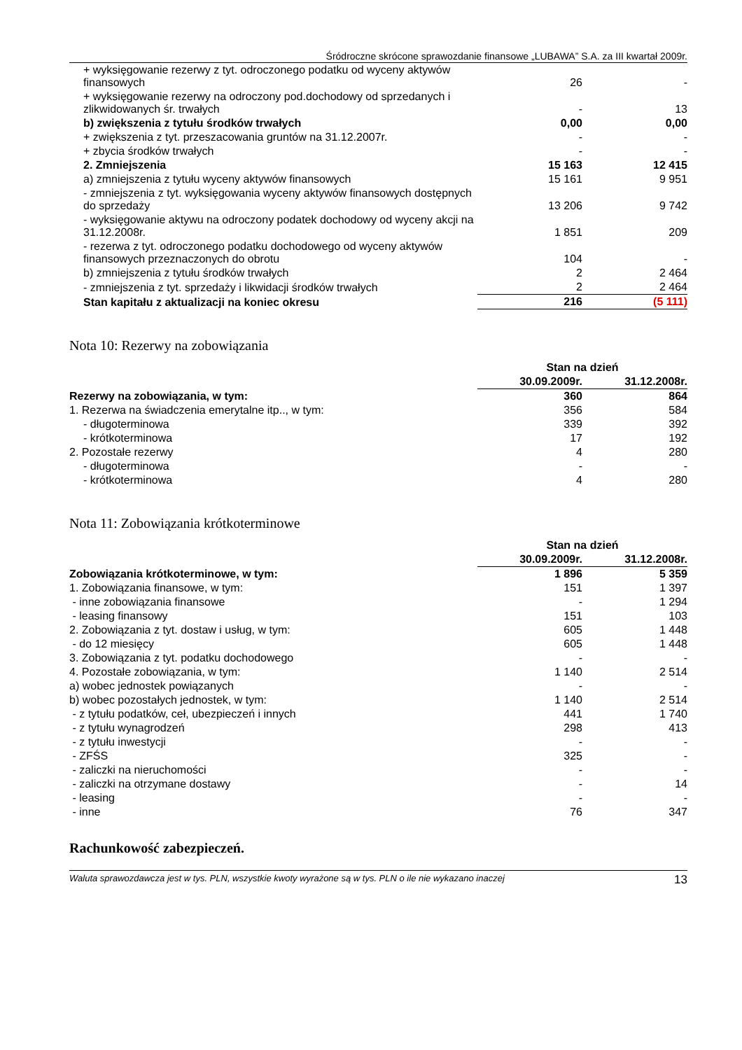Śródroczne skrócone sprawozdanie finansowe „LUBAWA” S.A. za III kwartał 2009r.
| + wyksięgowanie rezerwy z tyt. odroczonego podatku od wyceny aktywów finansowych | 26 | - |
| + wyksięgowanie rezerwy na odroczony pod.dochodowy od sprzedanych i zlikwidowanych śr. trwałych | - | 13 |
| b) zwiększenia z tytułu środków trwałych | 0,00 | 0,00 |
| + zwiększenia z tyt. przeszacowania gruntów na 31.12.2007r. | - | - |
| + zbycia środków trwałych | - | - |
| 2. Zmniejszenia | 15 163 | 12 415 |
| a) zmniejszenia z tytułu wyceny aktywów finansowych | 15 161 | 9 951 |
| - zmniejszenia z tyt. wyksięgowania wyceny aktywów finansowych dostępnych do sprzedaży | 13 206 | 9 742 |
| - wyksięgowanie aktywu na odroczony podatek dochodowy od wyceny akcji na 31.12.2008r. | 1 851 | 209 |
| - rezerwa z tyt. odroczonego podatku dochodowego od wyceny aktywów finansowych przeznaczonych do obrotu | 104 | - |
| b) zmniejszenia z tytułu środków trwałych | 2 | 2 464 |
| - zmniejszenia z tyt. sprzedaży i likwidacji środków trwałych | 2 | 2 464 |
| Stan kapitału z aktualizacji na koniec okresu | 216 | (5 111) |
Nota 10: Rezerwy na zobowiązania
| | Stan na dzień | |
| --- | --- | --- |
| | 30.09.2009r. | 31.12.2008r. |
| Rezerwy na zobowiązania, w tym: | 360 | 864 |
| 1. Rezerwa na świadczenia emerytalne itp.., w tym: | 356 | 584 |
| - długoterminowa | 339 | 392 |
| - krótkoterminowa | 17 | 192 |
| 2. Pozostałe rezerwy | 4 | 280 |
| - długoterminowa | - | - |
| - krótkoterminowa | 4 | 280 |
Nota 11: Zobowiązania krótkoterminowe
| | Stan na dzień | |
| --- | --- | --- |
| | 30.09.2009r. | 31.12.2008r. |
| Zobowiązania krótkoterminowe, w tym: | 1 896 | 5 359 |
| 1. Zobowiązania finansowe, w tym: | 151 | 1 397 |
| - inne zobowiązania finansowe | - | 1 294 |
| - leasing finansowy | 151 | 103 |
| 2. Zobowiązania z tyt. dostaw i usług, w tym: | 605 | 1 448 |
| - do 12 miesięcy | 605 | 1 448 |
| 3. Zobowiązania z tyt. podatku dochodowego | - | - |
| 4. Pozostałe zobowiązania, w tym: | 1 140 | 2 514 |
| a) wobec jednostek powiązanych | - | - |
| b) wobec pozostałych jednostek, w tym: | 1 140 | 2 514 |
| - z tytułu podatków, ceł, ubezpieczeń i innych | 441 | 1 740 |
| - z tytułu wynagrodzeń | 298 | 413 |
| - z tytułu inwestycji | - | - |
| - ZFŚS | 325 | - |
| - zaliczki na nieruchomości | - | - |
| - zaliczki na otrzymane dostawy | - | 14 |
| - leasing | - | - |
| - inne | 76 | 347 |
Rachunkowość zabezpieczeń.
Waluta sprawozdawcza jest w tys. PLN, wszystkie kwoty wyrażone są w tys. PLN o ile nie wykazano inaczej 13